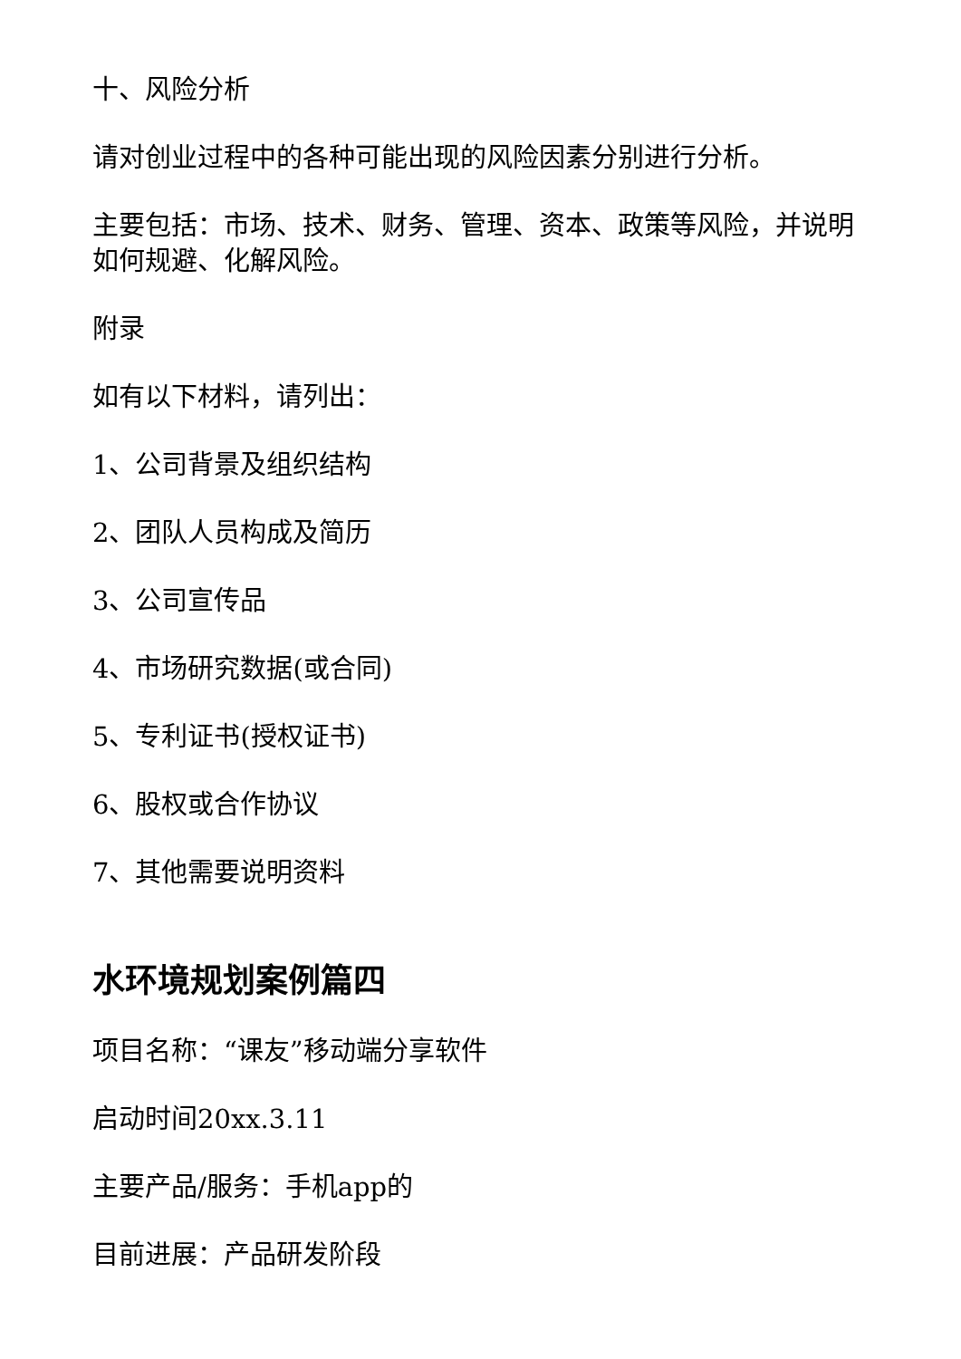十、风险分析
请对创业过程中的各种可能出现的风险因素分别进行分析。
主要包括：市场、技术、财务、管理、资本、政策等风险，并说明如何规避、化解风险。
附录
如有以下材料，请列出：
1、公司背景及组织结构
2、团队人员构成及简历
3、公司宣传品
4、市场研究数据(或合同)
5、专利证书(授权证书)
6、股权或合作协议
7、其他需要说明资料
水环境规划案例篇四
项目名称：“课友”移动端分享软件
启动时间20xx.3.11
主要产品/服务：手机app的
目前进展：产品研发阶段